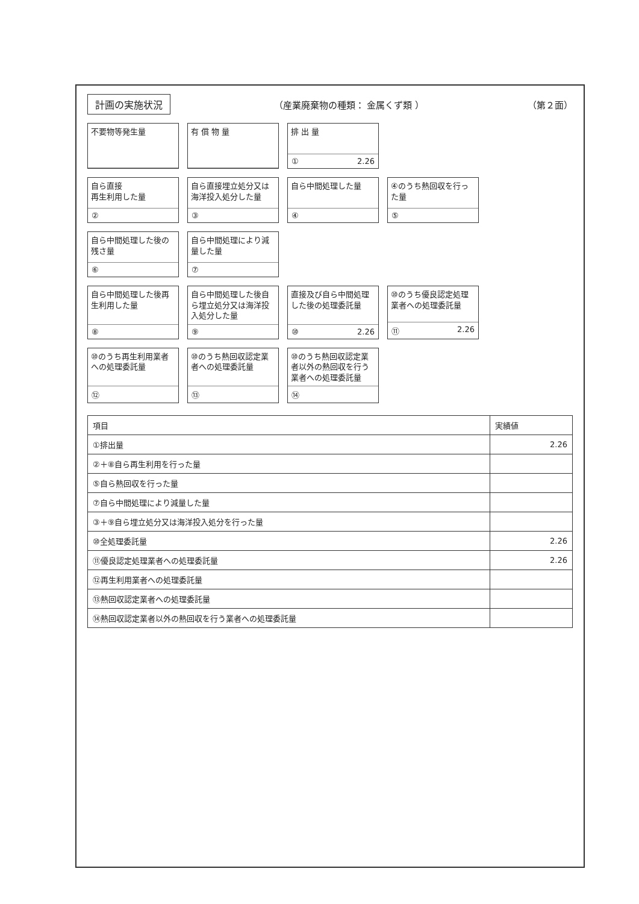計画の実施状況
（産業廃棄物の種類： 金属くず類 ） （第２面）
不要物等発生量
有 償 物 量
排 出 量
① 2.26
自ら直接
再生利用した量
②
自ら直接埋立処分又は海洋投入処分した量
③
自ら中間処理した量
④
④のうち熱回収を行った量
⑤
自ら中間処理した後の残さ量
⑥
自ら中間処理により減量した量
⑦
自ら中間処理した後再生利用した量
⑧
自ら中間処理した後自ら埋立処分又は海洋投入処分した量
⑨
直接及び自ら中間処理した後の処理委託量
⑩ 2.26
⑩のうち優良認定処理業者への処理委託量
⑪ 2.26
⑩のうち再生利用業者への処理委託量
⑫
⑩のうち熱回収認定業者への処理委託量
⑬
⑩のうち熱回収認定業者以外の熱回収を行う業者への処理委託量
⑭
| 項目 | 実績値 |
| --- | --- |
| ①排出量 | 2.26 |
| ②＋⑧自ら再生利用を行った量 | |
| ⑤自ら熱回収を行った量 | |
| ⑦自ら中間処理により減量した量 | |
| ③＋⑨自ら埋立処分又は海洋投入処分を行った量 | |
| ⑩全処理委託量 | 2.26 |
| ⑪優良認定処理業者への処理委託量 | 2.26 |
| ⑫再生利用業者への処理委託量 | |
| ⑬熱回収認定業者への処理委託量 | |
| ⑭熱回収認定業者以外の熱回収を行う業者への処理委託量 | |